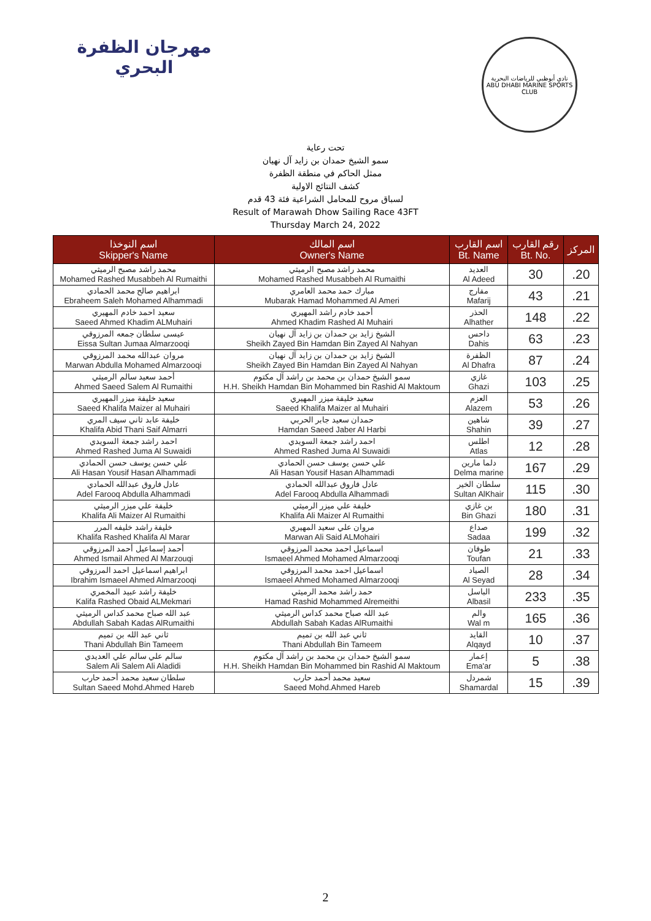مهرجان الظفرة
البحري
نادي أبوظبي للرياضات البحرية
ABU DHABI MARINE SPORTS CLUB
تحت رعاية
سمو الشيخ حمدان بن زايد آل نهيان
ممثل الحاكم في منطقة الظفرة
كشف النتائج الاولية
لسباق مروح للمحامل الشراعية فئة 43 قدم
Result of Marawah Dhow Sailing Race 43FT
Thursday March 24, 2022
| اسم النوخذا Skipper's Name | اسم المالك Owner's Name | اسم القارب Bt. Name | رقم القارب Bt. No. | المركز |
| --- | --- | --- | --- | --- |
| محمد راشد مصبح الرميثي Mohamed Rashed Musabbeh Al Rumaithi | محمد راشد مصبح الرميثي Mohamed Rashed Musabbeh Al Rumaithi | العديد Al Adeed | 30 | .20 |
| ابراهيم صالح محمد الحمادي Ebraheem Saleh Mohamed Alhammadi | مبارك حمد محمد العامري Mubarak Hamad Mohammed Al Ameri | مفارج Mafarij | 43 | .21 |
| سعيد احمد خادم المهيري Saeed Ahmed Khadim ALMuhairi | أحمد خادم راشد المهيري Ahmed Khadim Rashed Al Muhairi | الحذر Alhather | 148 | .22 |
| عيسى سلطان جمعه المرزوقي Eissa Sultan Jumaa Almarzooqi | الشيخ زايد بن حمدان بن زايد آل نهيان Sheikh Zayed Bin Hamdan Bin Zayed Al Nahyan | داحس Dahis | 63 | .23 |
| مروان عبدالله محمد المرزوقي Marwan Abdulla Mohamed Almarzooqi | الشيخ زايد بن حمدان بن زايد آل نهيان Sheikh Zayed Bin Hamdan Bin Zayed Al Nahyan | الظفرة Al Dhafra | 87 | .24 |
| أحمد سعيد سالم الرميثي Ahmed Saeed Salem Al Rumaithi | سمو الشيخ حمدان بن محمد بن راشد آل مكتوم H.H. Sheikh Hamdan Bin Mohammed bin Rashid Al Maktoum | غازي Ghazi | 103 | .25 |
| سعيد خليفة ميزر المهيري Saeed Khalifa Maizer al Muhairi | سعيد خليفة ميزر المهيري Saeed Khalifa Maizer al Muhairi | العزم Alazem | 53 | .26 |
| خليفة عابد ثاني سيف المري Khalifa Abid Thani Saif Almarri | حمدان سعيد جابر الحربي Hamdan Saeed Jaber Al Harbi | شاهين Shahin | 39 | .27 |
| احمد راشد جمعة السويدي Ahmed Rashed Juma Al Suwaidi | احمد راشد جمعة السويدي Ahmed Rashed Juma Al Suwaidi | اطلس Atlas | 12 | .28 |
| علي حسن يوسف حسن الحمادي Ali Hasan Yousif Hasan Alhammadi | علي حسن يوسف حسن الحمادي Ali Hasan Yousif Hasan Alhammadi | دلما مارين Delma marine | 167 | .29 |
| عادل فاروق عبدالله الحمادي Adel Farooq Abdulla Alhammadi | عادل فاروق عبدالله الحمادي Adel Farooq Abdulla Alhammadi | سلطان الخير Sultan AlKhair | 115 | .30 |
| خليفة علي ميزر الرميثي Khalifa Ali Maizer Al Rumaithi | خليفة علي ميزر الرميثي Khalifa Ali Maizer Al Rumaithi | بن غازي Bin Ghazi | 180 | .31 |
| خليفة راشد خليفه المرر Khalifa Rashed Khalifa Al Marar | مروان علي سعيد المهيري Marwan Ali Said ALMohairi | صداع Sadaa | 199 | .32 |
| أحمد إسماعيل أحمد المرزوقي Ahmed Ismail Ahmed Al Marzouqi | اسماعيل احمد محمد المرزوقي Ismaeel Ahmed Mohamed Almarzooqi | طوفان Toufan | 21 | .33 |
| ابراهيم اسماعيل احمد المرزوقي Ibrahim Ismaeel Ahmed Almarzooqi | اسماعيل احمد محمد المرزوقي Ismaeel Ahmed Mohamed Almarzooqi | الصياد Al Seyad | 28 | .34 |
| خليفة راشد عبيد المخمري Kalifa Rashed Obaid ALMekmari | حمد راشد محمد الرميثي Hamad Rashid Mohammed Alremeithi | الباسل Albasil | 233 | .35 |
| عبد الله صباح محمد كداس الرميثي Abdullah Sabah Kadas AlRumaithi | عبد الله صباح محمد كداس الرميثي Abdullah Sabah Kadas AlRumaithi | والم Wal m | 165 | .36 |
| ثاني عبد الله بن تميم Thani Abdullah Bin Tameem | ثاني عبد الله بن تميم Thani Abdullah Bin Tameem | القايد Alqayd | 10 | .37 |
| سالم علي سالم علي العديدي Salem Ali Salem Ali Aladidi | سمو الشيخ حمدان بن محمد بن راشد آل مكتوم H.H. Sheikh Hamdan Bin Mohammed bin Rashid Al Maktoum | إعمار Ema'ar | 5 | .38 |
| سلطان سعيد محمد أحمد حارب Sultan Saeed Mohd.Ahmed Hareb | سعيد محمد أحمد حارب Saeed Mohd.Ahmed Hareb | شمردل Shamardal | 15 | .39 |
2